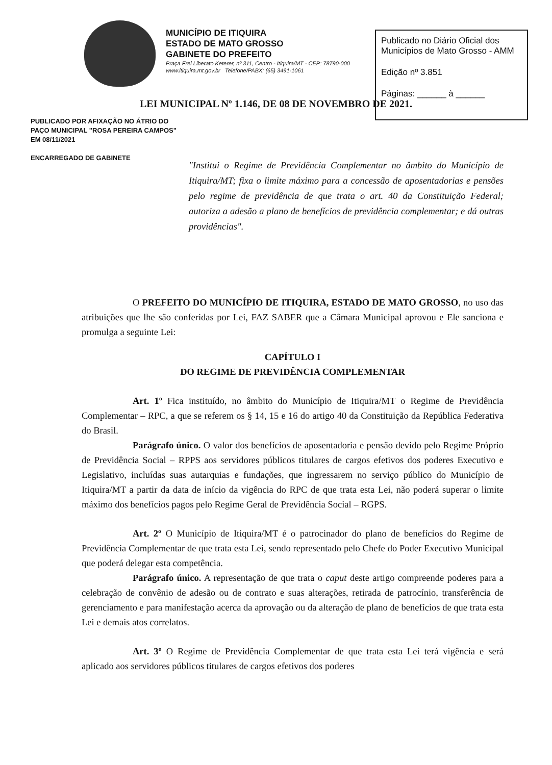MUNICÍPIO DE ITIQUIRA
ESTADO DE MATO GROSSO
GABINETE DO PREFEITO
Praça Frei Liberato Keterer, nº 311, Centro - Itiquira/MT - CEP: 78790-000
www.itiquira.mt.gov.br Telefone/PABX: (65) 3491-1061
Publicado no Diário Oficial dos Municípios de Mato Grosso - AMM
Edição nº 3.851
Páginas: ______ à ______
LEI MUNICIPAL Nº 1.146, DE 08 DE NOVEMBRO DE 2021.
PUBLICADO POR AFIXAÇÃO NO ÁTRIO DO PAÇO MUNICIPAL "ROSA PEREIRA CAMPOS"
EM 08/11/2021
ENCARREGADO DE GABINETE
"Institui o Regime de Previdência Complementar no âmbito do Município de Itiquira/MT; fixa o limite máximo para a concessão de aposentadorias e pensões pelo regime de previdência de que trata o art. 40 da Constituição Federal; autoriza a adesão a plano de benefícios de previdência complementar; e dá outras providências".
O PREFEITO DO MUNICÍPIO DE ITIQUIRA, ESTADO DE MATO GROSSO, no uso das atribuições que lhe são conferidas por Lei, FAZ SABER que a Câmara Municipal aprovou e Ele sanciona e promulga a seguinte Lei:
CAPÍTULO I
DO REGIME DE PREVIDÊNCIA COMPLEMENTAR
Art. 1º Fica instituído, no âmbito do Município de Itiquira/MT o Regime de Previdência Complementar – RPC, a que se referem os § 14, 15 e 16 do artigo 40 da Constituição da República Federativa do Brasil.
Parágrafo único. O valor dos benefícios de aposentadoria e pensão devido pelo Regime Próprio de Previdência Social – RPPS aos servidores públicos titulares de cargos efetivos dos poderes Executivo e Legislativo, incluídas suas autarquias e fundações, que ingressarem no serviço público do Município de Itiquira/MT a partir da data de início da vigência do RPC de que trata esta Lei, não poderá superar o limite máximo dos benefícios pagos pelo Regime Geral de Previdência Social – RGPS.
Art. 2º O Município de Itiquira/MT é o patrocinador do plano de benefícios do Regime de Previdência Complementar de que trata esta Lei, sendo representado pelo Chefe do Poder Executivo Municipal que poderá delegar esta competência.
Parágrafo único. A representação de que trata o caput deste artigo compreende poderes para a celebração de convênio de adesão ou de contrato e suas alterações, retirada de patrocínio, transferência de gerenciamento e para manifestação acerca da aprovação ou da alteração de plano de benefícios de que trata esta Lei e demais atos correlatos.
Art. 3º O Regime de Previdência Complementar de que trata esta Lei terá vigência e será aplicado aos servidores públicos titulares de cargos efetivos dos poderes